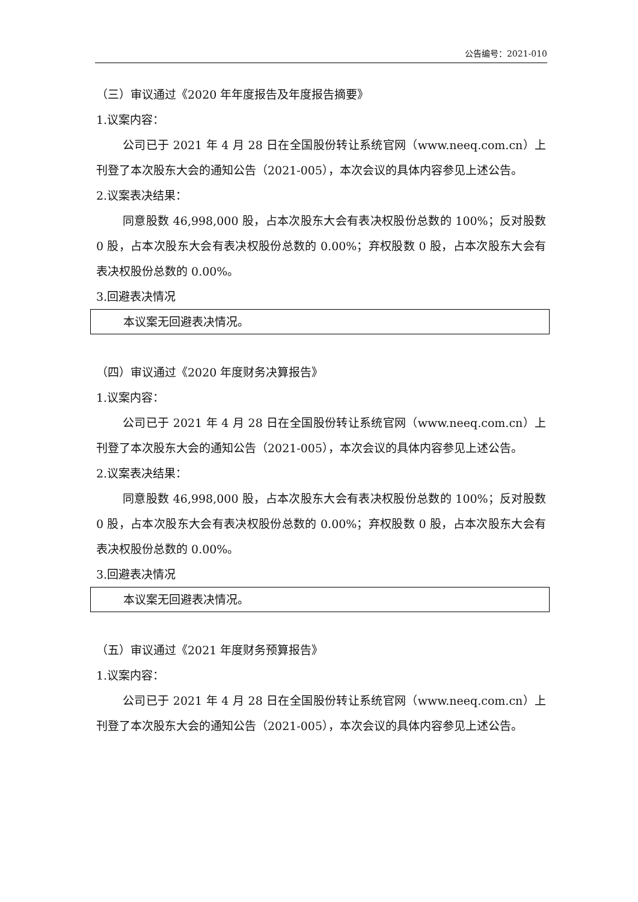公告编号：2021-010
（三）审议通过《2020 年年度报告及年度报告摘要》
1.议案内容：
公司已于 2021 年 4 月 28 日在全国股份转让系统官网（www.neeq.com.cn）上刊登了本次股东大会的通知公告（2021-005），本次会议的具体内容参见上述公告。
2.议案表决结果：
同意股数 46,998,000 股，占本次股东大会有表决权股份总数的 100%；反对股数 0 股，占本次股东大会有表决权股份总数的 0.00%；弃权股数 0 股，占本次股东大会有表决权股份总数的 0.00%。
3.回避表决情况
本议案无回避表决情况。
（四）审议通过《2020 年度财务决算报告》
1.议案内容：
公司已于 2021 年 4 月 28 日在全国股份转让系统官网（www.neeq.com.cn）上刊登了本次股东大会的通知公告（2021-005），本次会议的具体内容参见上述公告。
2.议案表决结果：
同意股数 46,998,000 股，占本次股东大会有表决权股份总数的 100%；反对股数 0 股，占本次股东大会有表决权股份总数的 0.00%；弃权股数 0 股，占本次股东大会有表决权股份总数的 0.00%。
3.回避表决情况
本议案无回避表决情况。
（五）审议通过《2021 年度财务预算报告》
1.议案内容：
公司已于 2021 年 4 月 28 日在全国股份转让系统官网（www.neeq.com.cn）上刊登了本次股东大会的通知公告（2021-005），本次会议的具体内容参见上述公告。